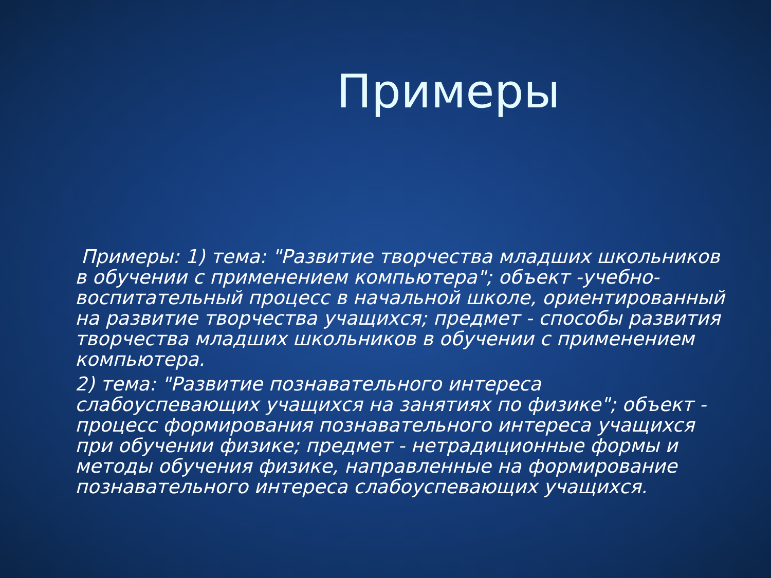Примеры
Примеры: 1) тема: "Развитие творчества младших школьников в обучении с применением компьютера"; объект -учебно-воспитательный процесс в начальной школе, ориентированный на развитие творчества учащихся; предмет - способы развития творчества младших школьников в обучении с применением компьютера.
2) тема: "Развитие познавательного интереса слабоуспевающих учащихся на занятиях по физике"; объект - процесс формирования познавательного интереса учащихся при обучении физике; предмет - нетрадиционные формы и методы обучения физике, направленные на формирование познавательного интереса слабоуспевающих учащихся.